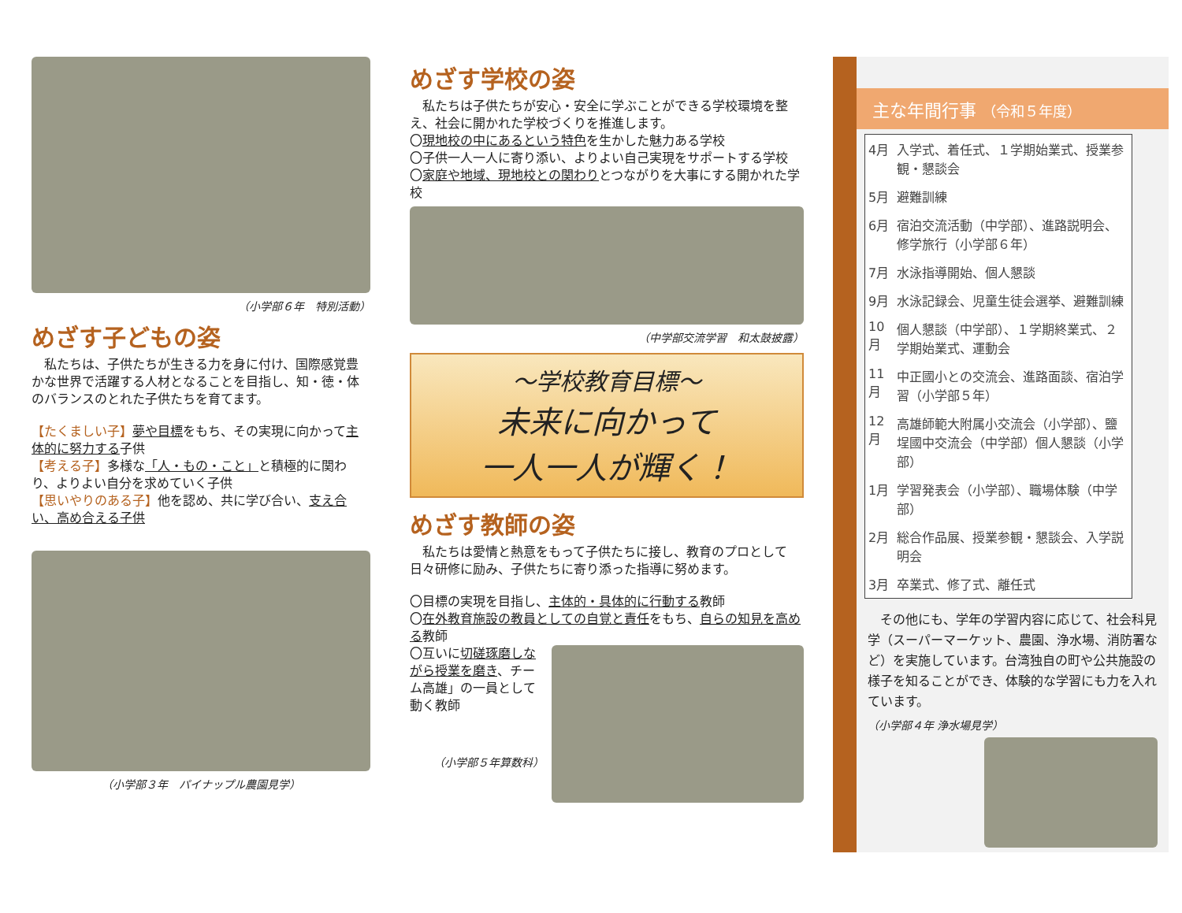（小学部６年　特別活動）
めざす子どもの姿
　私たちは、子供たちが生きる力を身に付け、国際感覚豊かな世界で活躍する人材となることを目指し、知・徳・体のバランスのとれた子供たちを育てます。
【たくましい子】夢や目標をもち、その実現に向かって主体的に努力する子供
【考える子】多様な「人・もの・こと」と積極的に関わり、よりよい自分を求めていく子供
【思いやりのある子】他を認め、共に学び合い、支え合い、高め合える子供
（小学部３年　パイナップル農園見学）
めざす学校の姿
　私たちは子供たちが安心・安全に学ぶことができる学校環境を整え、社会に開かれた学校づくりを推進します。
〇現地校の中にあるという特色を生かした魅力ある学校
〇子供一人一人に寄り添い、よりよい自己実現をサポートする学校
〇家庭や地域、現地校との関わりとつながりを大事にする開かれた学校
（中学部交流学習　和太鼓披露）
～学校教育目標～
未来に向かって
一人一人が輝く！
めざす教師の姿
　私たちは愛情と熱意をもって子供たちに接し、教育のプロとして日々研修に励み、子供たちに寄り添った指導に努めます。
〇目標の実現を目指し、主体的・具体的に行動する教師
〇在外教育施設の教員としての自覚と責任をもち、自らの知見を高める教師
〇互いに切磋琢磨しながら授業を磨き、チーム高雄」の一員として動く教師
（小学部５年算数科）
主な年間行事 （令和５年度）
| 4月 | 入学式、着任式、１学期始業式、授業参観・懇談会 |
| 5月 | 避難訓練 |
| 6月 | 宿泊交流活動（中学部）、進路説明会、修学旅行（小学部６年） |
| 7月 | 水泳指導開始、個人懇談 |
| 9月 | 水泳記録会、児童生徒会選挙、避難訓練 |
| 10月 | 個人懇談（中学部）、１学期終業式、２学期始業式、運動会 |
| 11月 | 中正國小との交流会、進路面談、宿泊学習（小学部５年） |
| 12月 | 高雄師範大附属小交流会（小学部）、鹽埕國中交流会（中学部）個人懇談（小学部） |
| 1月 | 学習発表会（小学部）、職場体験（中学部） |
| 2月 | 総合作品展、授業参観・懇談会、入学説明会 |
| 3月 | 卒業式、修了式、離任式 |
　その他にも、学年の学習内容に応じて、社会科見学（スーパーマーケット、農園、浄水場、消防署など）を実施しています。台湾独自の町や公共施設の様子を知ることができ、体験的な学習にも力を入れています。
（小学部４年 浄水場見学）